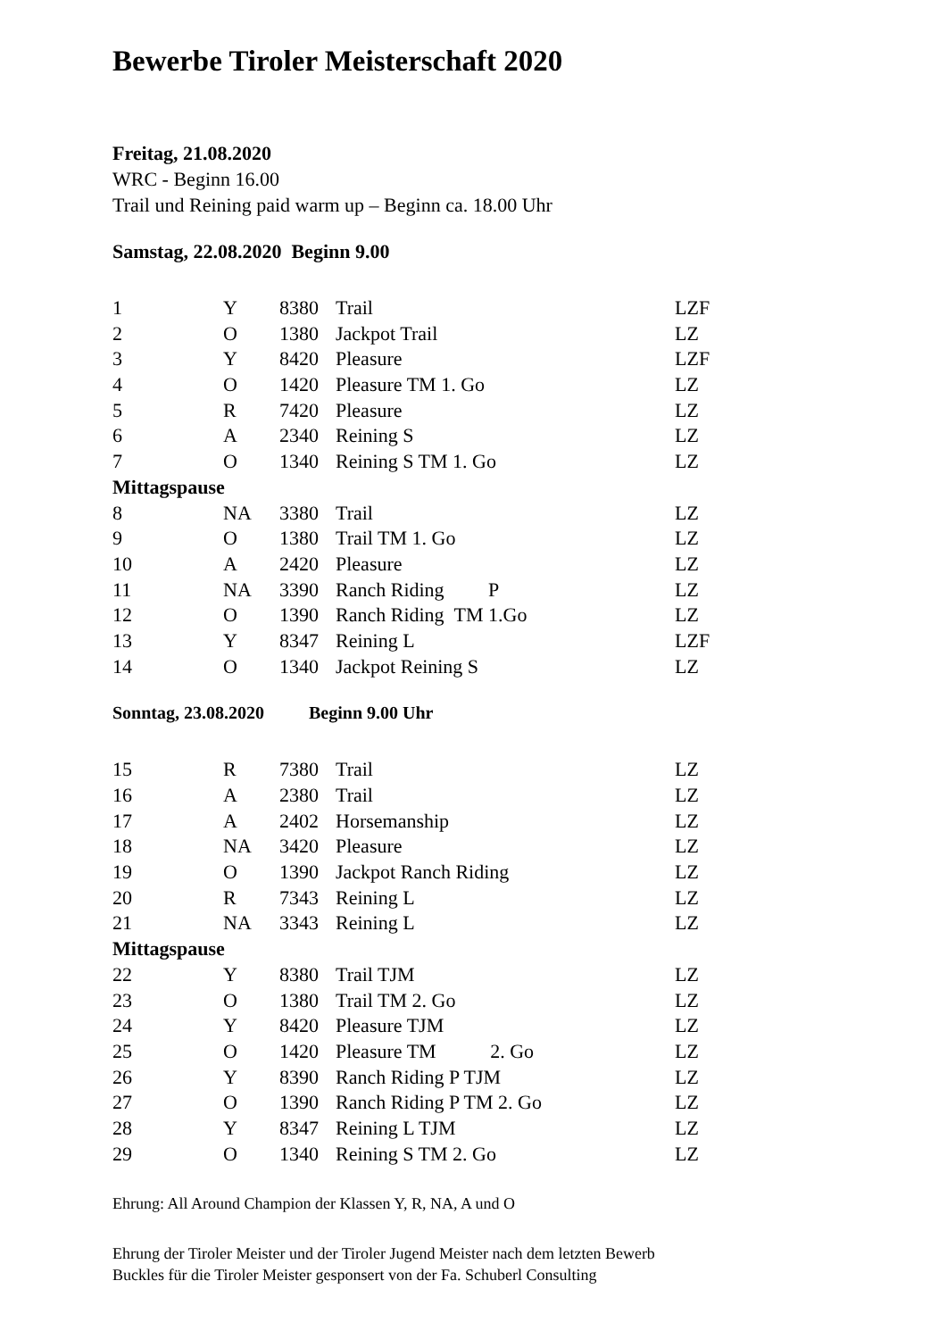Bewerbe Tiroler Meisterschaft 2020
Freitag, 21.08.2020
WRC - Beginn 16.00
Trail und Reining paid warm up – Beginn ca. 18.00 Uhr
Samstag, 22.08.2020 Beginn 9.00
| 1 | Y | 8380 | Trail | LZF |
| 2 | O | 1380 | Jackpot Trail | LZ |
| 3 | Y | 8420 | Pleasure | LZF |
| 4 | O | 1420 | Pleasure TM 1. Go | LZ |
| 5 | R | 7420 | Pleasure | LZ |
| 6 | A | 2340 | Reining S | LZ |
| 7 | O | 1340 | Reining S TM 1. Go | LZ |
| Mittagspause | | | | |
| 8 | NA | 3380 | Trail | LZ |
| 9 | O | 1380 | Trail TM 1. Go | LZ |
| 10 | A | 2420 | Pleasure | LZ |
| 11 | NA | 3390 | Ranch Riding P | LZ |
| 12 | O | 1390 | Ranch Riding TM 1.Go | LZ |
| 13 | Y | 8347 | Reining L | LZF |
| 14 | O | 1340 | Jackpot Reining S | LZ |
Sonntag, 23.08.2020 Beginn 9.00 Uhr
| 15 | R | 7380 | Trail | LZ |
| 16 | A | 2380 | Trail | LZ |
| 17 | A | 2402 | Horsemanship | LZ |
| 18 | NA | 3420 | Pleasure | LZ |
| 19 | O | 1390 | Jackpot Ranch Riding | LZ |
| 20 | R | 7343 | Reining L | LZ |
| 21 | NA | 3343 | Reining L | LZ |
| Mittagspause | | | | |
| 22 | Y | 8380 | Trail TJM | LZ |
| 23 | O | 1380 | Trail TM 2. Go | LZ |
| 24 | Y | 8420 | Pleasure TJM | LZ |
| 25 | O | 1420 | Pleasure TM 2. Go | LZ |
| 26 | Y | 8390 | Ranch Riding P TJM | LZ |
| 27 | O | 1390 | Ranch Riding P TM 2. Go | LZ |
| 28 | Y | 8347 | Reining L TJM | LZ |
| 29 | O | 1340 | Reining S TM 2. Go | LZ |
Ehrung: All Around Champion der Klassen Y, R, NA, A und O
Ehrung der Tiroler Meister und der Tiroler Jugend Meister nach dem letzten Bewerb
Buckles für die Tiroler Meister gesponsert von der Fa. Schuberl Consulting